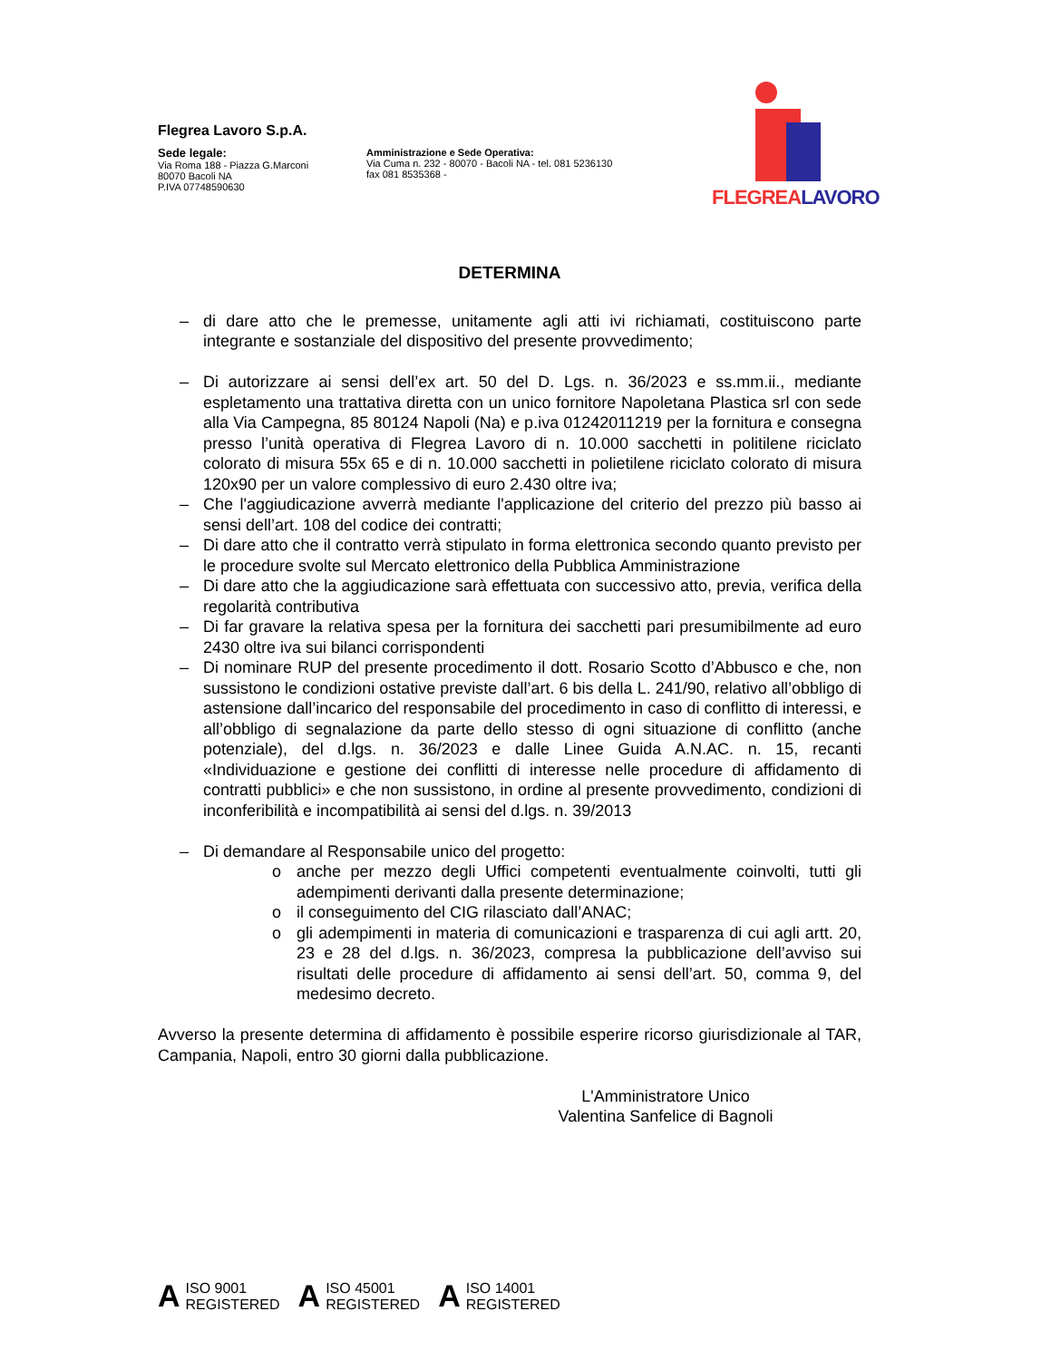Flegrea Lavoro S.p.A.
Sede legale:
Via Roma 188 - Piazza G.Marconi
80070 Bacoli NA
P.IVA 07748590630
Amministrazione e Sede Operativa:
Via Cuma n. 232 - 80070 - Bacoli NA - tel. 081 5236130
fax 081 8535368 -
FLEGREALAVORO
DETERMINA
– di dare atto che le premesse, unitamente agli atti ivi richiamati, costituiscono parte integrante e sostanziale del dispositivo del presente provvedimento;
– Di autorizzare ai sensi dell’ex art. 50 del D. Lgs. n. 36/2023 e ss.mm.ii., mediante espletamento una trattativa diretta con un unico fornitore Napoletana Plastica srl con sede alla Via Campegna, 85 80124 Napoli (Na) e p.iva 01242011219 per la fornitura e consegna presso l’unità operativa di Flegrea Lavoro di n. 10.000 sacchetti in politilene riciclato colorato di misura 55x 65 e di n. 10.000 sacchetti in polietilene riciclato colorato di misura 120x90 per un valore complessivo di euro 2.430 oltre iva;
– Che l'aggiudicazione avverrà mediante l'applicazione del criterio del prezzo più basso ai sensi dell’art. 108 del codice dei contratti;
– Di dare atto che il contratto verrà stipulato in forma elettronica secondo quanto previsto per le procedure svolte sul Mercato elettronico della Pubblica Amministrazione
– Di dare atto che la aggiudicazione sarà effettuata con successivo atto, previa, verifica della regolarità contributiva
– Di far gravare la relativa spesa per la fornitura dei sacchetti pari presumibilmente ad euro 2430 oltre iva sui bilanci corrispondenti
– Di nominare RUP del presente procedimento il dott. Rosario Scotto d’Abbusco e che, non sussistono le condizioni ostative previste dall’art. 6 bis della L. 241/90, relativo all’obbligo di astensione dall’incarico del responsabile del procedimento in caso di conflitto di interessi, e all’obbligo di segnalazione da parte dello stesso di ogni situazione di conflitto (anche potenziale), del d.lgs. n. 36/2023 e dalle Linee Guida A.N.AC. n. 15, recanti «Individuazione e gestione dei conflitti di interesse nelle procedure di affidamento di contratti pubblici» e che non sussistono, in ordine al presente provvedimento, condizioni di inconferibilità e incompatibilità ai sensi del d.lgs. n. 39/2013
– Di demandare al Responsabile unico del progetto:
o anche per mezzo degli Uffici competenti eventualmente coinvolti, tutti gli adempimenti derivanti dalla presente determinazione;
o il conseguimento del CIG rilasciato dall’ANAC;
o gli adempimenti in materia di comunicazioni e trasparenza di cui agli artt. 20, 23 e 28 del d.lgs. n. 36/2023, compresa la pubblicazione dell’avviso sui risultati delle procedure di affidamento ai sensi dell’art. 50, comma 9, del medesimo decreto.
Avverso la presente determina di affidamento è possibile esperire ricorso giurisdizionale al TAR, Campania, Napoli, entro 30 giorni dalla pubblicazione.
L'Amministratore Unico
Valentina Sanfelice di Bagnoli
A ISO 9001
REGISTERED
A ISO 45001
REGISTERED
A ISO 14001
REGISTERED